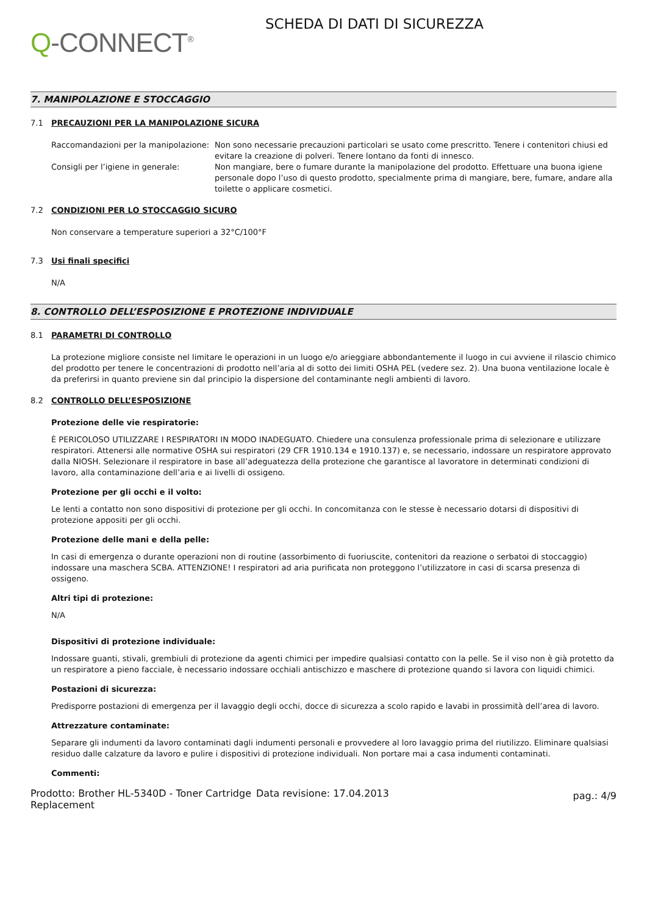Q-CONNECT<sup>®</sup>
SCHEDA DI DATI DI SICUREZZA
7. MANIPOLAZIONE E STOCCAGGIO
7.1 PRECAUZIONI PER LA MANIPOLAZIONE SICURA
Raccomandazioni per la manipolazione:
Non sono necessarie precauzioni particolari se usato come prescritto. Tenere i contenitori chiusi ed evitare la creazione di polveri. Tenere lontano da fonti di innesco.
Consigli per l’igiene in generale: Non mangiare, bere o fumare durante la manipolazione del prodotto. Effettuare una buona igiene personale dopo l’uso di questo prodotto, specialmente prima di mangiare, bere, fumare, andare alla toilette o applicare cosmetici.
7.2 CONDIZIONI PER LO STOCCAGGIO SICURO
Non conservare a temperature superiori a 32°C/100°F
7.3 Usi finali specifici
N/A
8. CONTROLLO DELL’ESPOSIZIONE E PROTEZIONE INDIVIDUALE
8.1 PARAMETRI DI CONTROLLO
La protezione migliore consiste nel limitare le operazioni in un luogo e/o arieggiare abbondantemente il luogo in cui avviene il rilascio chimico del prodotto per tenere le concentrazioni di prodotto nell’aria al di sotto dei limiti OSHA PEL (vedere sez. 2). Una buona ventilazione locale è da preferirsi in quanto previene sin dal principio la dispersione del contaminante negli ambienti di lavoro.
8.2 CONTROLLO DELL’ESPOSIZIONE
Protezione delle vie respiratorie:
È PERICOLOSO UTILIZZARE I RESPIRATORI IN MODO INADEGUATO. Chiedere una consulenza professionale prima di selezionare e utilizzare respiratori. Attenersi alle normative OSHA sui respiratori (29 CFR 1910.134 e 1910.137) e, se necessario, indossare un respiratore approvato dalla NIOSH. Selezionare il respiratore in base all’adeguatezza della protezione che garantisce al lavoratore in determinati condizioni di lavoro, alla contaminazione dell’aria e ai livelli di ossigeno.
Protezione per gli occhi e il volto:
Le lenti a contatto non sono dispositivi di protezione per gli occhi. In concomitanza con le stesse è necessario dotarsi di dispositivi di protezione appositi per gli occhi.
Protezione delle mani e della pelle:
In casi di emergenza o durante operazioni non di routine (assorbimento di fuoriuscite, contenitori da reazione o serbatoi di stoccaggio) indossare una maschera SCBA. ATTENZIONE! I respiratori ad aria purificata non proteggono l’utilizzatore in casi di scarsa presenza di ossigeno.
Altri tipi di protezione:
N/A
Dispositivi di protezione individuale:
Indossare guanti, stivali, grembiuli di protezione da agenti chimici per impedire qualsiasi contatto con la pelle. Se il viso non è già protetto da un respiratore a pieno facciale, è necessario indossare occhiali antischizzo e maschere di protezione quando si lavora con liquidi chimici.
Postazioni di sicurezza:
Predisporre postazioni di emergenza per il lavaggio degli occhi, docce di sicurezza a scolo rapido e lavabi in prossimità dell’area di lavoro.
Attrezzature contaminate:
Separare gli indumenti da lavoro contaminati dagli indumenti personali e provvedere al loro lavaggio prima del riutilizzo. Eliminare qualsiasi residuo dalle calzature da lavoro e pulire i dispositivi di protezione individuali. Non portare mai a casa indumenti contaminati.
Commenti:
Prodotto: Brother HL-5340D - Toner Cartridge Replacement
Data revisione: 17.04.2013
pag.: 4/9